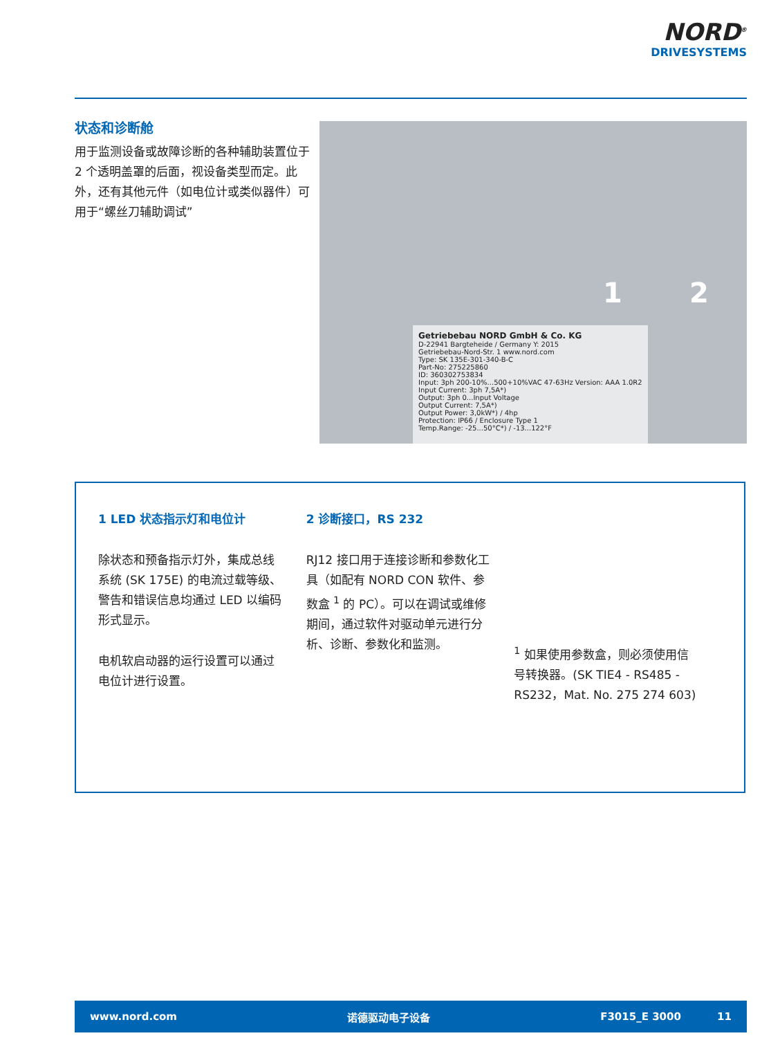NORD<sup>®</sup>
DRIVESYSTEMS
状态和诊断舱
用于监测设备或故障诊断的各种辅助装置位于 2 个透明盖罩的后面，视设备类型而定。此外，还有其他元件（如电位计或类似器件）可用于“螺丝刀辅助调试”
1 2
Getriebebau NORD GmbH & Co. KG
D-22941 Bargteheide / Germany Y: 2015
Getriebebau-Nord-Str. 1 www.nord.com
Type: SK 135E-301-340-B-C
Part-No: 275225860
ID: 360302753834
Input: 3ph 200-10%...500+10%VAC 47-63Hz Version: AAA 1.0R2
Input Current: 3ph 7,5A*)
Output: 3ph 0...Input Voltage
Output Current: 7,5A*)
Output Power: 3,0kW*) / 4hp
Protection: IP66 / Enclosure Type 1
Temp.Range: -25...50°C*) / -13...122°F
1 LED 状态指示灯和电位计
除状态和预备指示灯外，集成总线系统 (SK 175E) 的电流过载等级、警告和错误信息均通过 LED 以编码形式显示。
电机软启动器的运行设置可以通过电位计进行设置。
2 诊断接口，RS 232
RJ12 接口用于连接诊断和参数化工具（如配有 NORD CON 软件、参数盒 <sup>1</sup> 的 PC）。可以在调试或维修期间，通过软件对驱动单元进行分析、诊断、参数化和监测。
<sup>1</sup> 如果使用参数盒，则必须使用信号转换器。(SK TIE4 - RS485 - RS232，Mat. No. 275 274 603)
www.nord.com 诺德驱动电子设备 F3015_E 3000 11